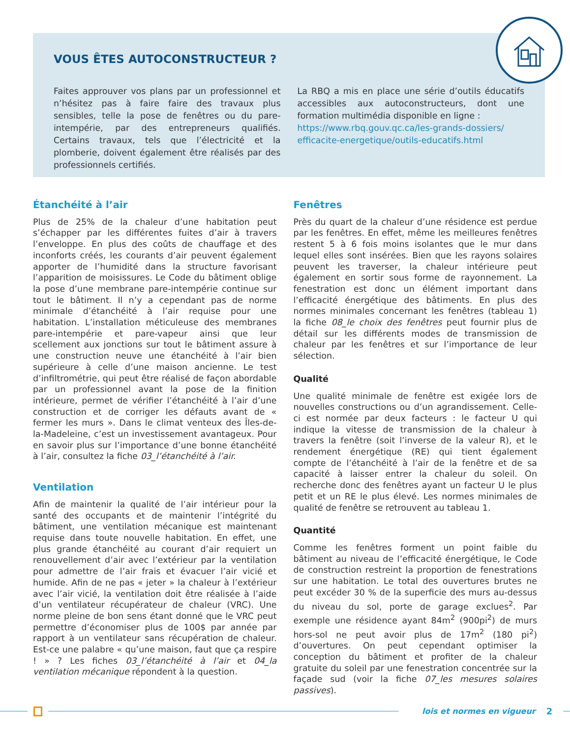VOUS ÊTES AUTOCONSTRUCTEUR ?
Faites approuver vos plans par un professionnel et n’hésitez pas à faire faire des travaux plus sensibles, telle la pose de fenêtres ou du pare-intempérie, par des entrepreneurs qualifiés. Certains travaux, tels que l’électricité et la plomberie, doivent également être réalisés par des professionnels certifiés.
La RBQ a mis en place une série d’outils éducatifs accessibles aux autoconstructeurs, dont une formation multimédia disponible en ligne :
https://www.rbq.gouv.qc.ca/les-grands-dossiers/ efficacite-energetique/outils-educatifs.html
Étanchéité à l’air
Plus de 25% de la chaleur d’une habitation peut s’échapper par les différentes fuites d’air à travers l’enveloppe. En plus des coûts de chauffage et des inconforts créés, les courants d’air peuvent également apporter de l’humidité dans la structure favorisant l’apparition de moisissures. Le Code du bâtiment oblige la pose d’une membrane pare-intempérie continue sur tout le bâtiment. Il n’y a cependant pas de norme minimale d’étanchéité à l’air requise pour une habitation. L’installation méticuleuse des membranes pare-intempérie et pare-vapeur ainsi que leur scellement aux jonctions sur tout le bâtiment assure à une construction neuve une étanchéité à l’air bien supérieure à celle d’une maison ancienne. Le test d’infiltrométrie, qui peut être réalisé de façon abordable par un professionnel avant la pose de la finition intérieure, permet de vérifier l’étanchéité à l’air d’une construction et de corriger les défauts avant de « fermer les murs ». Dans le climat venteux des Îles-de-la-Madeleine, c’est un investissement avantageux. Pour en savoir plus sur l’importance d’une bonne étanchéité à l’air, consultez la fiche 03_l’étanchéité à l’air.
Ventilation
Afin de maintenir la qualité de l’air intérieur pour la santé des occupants et de maintenir l’intégrité du bâtiment, une ventilation mécanique est maintenant requise dans toute nouvelle habitation. En effet, une plus grande étanchéité au courant d’air requiert un renouvellement d’air avec l’extérieur par la ventilation pour admettre de l’air frais et évacuer l’air vicié et humide. Afin de ne pas « jeter » la chaleur à l’extérieur avec l’air vicié, la ventilation doit être réalisée à l’aide d’un ventilateur récupérateur de chaleur (VRC). Une norme pleine de bon sens étant donné que le VRC peut permettre d’économiser plus de 100$ par année par rapport à un ventilateur sans récupération de chaleur. Est-ce une palabre « qu’une maison, faut que ça respire ! » ? Les fiches 03_l’étanchéité à l’air et 04_la ventilation mécanique répondent à la question.
Fenêtres
Près du quart de la chaleur d’une résidence est perdue par les fenêtres. En effet, même les meilleures fenêtres restent 5 à 6 fois moins isolantes que le mur dans lequel elles sont insérées. Bien que les rayons solaires peuvent les traverser, la chaleur intérieure peut également en sortir sous forme de rayonnement. La fenestration est donc un élément important dans l’efficacité énergétique des bâtiments. En plus des normes minimales concernant les fenêtres (tableau 1) la fiche 08_le choix des fenêtres peut fournir plus de détail sur les différents modes de transmission de chaleur par les fenêtres et sur l’importance de leur sélection.
Qualité
Une qualité minimale de fenêtre est exigée lors de nouvelles constructions ou d’un agrandissement. Celle-ci est normée par deux facteurs : le facteur U qui indique la vitesse de transmission de la chaleur à travers la fenêtre (soit l’inverse de la valeur R), et le rendement énergétique (RE) qui tient également compte de l’étanchéité à l’air de la fenêtre et de sa capacité à laisser entrer la chaleur du soleil. On recherche donc des fenêtres ayant un facteur U le plus petit et un RE le plus élevé. Les normes minimales de qualité de fenêtre se retrouvent au tableau 1.
Quantité
Comme les fenêtres forment un point faible du bâtiment au niveau de l’efficacité énergétique, le Code de construction restreint la proportion de fenestrations sur une habitation. Le total des ouvertures brutes ne peut excéder 30 % de la superficie des murs au-dessus du niveau du sol, porte de garage exclues<sup>2</sup>. Par exemple une résidence ayant 84m<sup>2</sup> (900pi<sup>2</sup>) de murs hors-sol ne peut avoir plus de 17m<sup>2</sup> (180 pi<sup>2</sup>) d’ouvertures. On peut cependant optimiser la conception du bâtiment et profiter de la chaleur gratuite du soleil par une fenestration concentrée sur la façade sud (voir la fiche 07_les mesures solaires passives).
lois et normes en vigueur 2